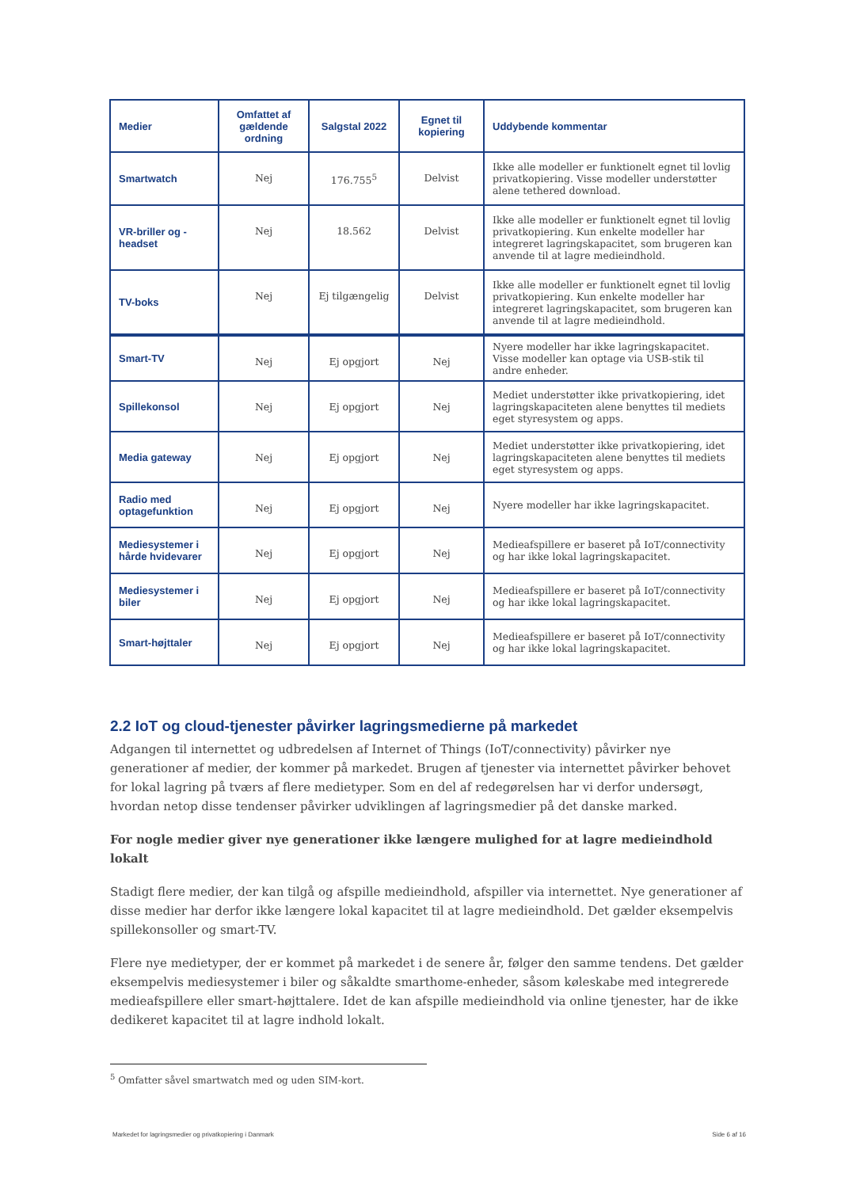| Medier | Omfattet af gældende ordning | Salgstal 2022 | Egnet til kopiering | Uddybende kommentar |
| --- | --- | --- | --- | --- |
| Smartwatch | Nej | 176.755<sup>5</sup> | Delvist | Ikke alle modeller er funktionelt egnet til lovlig privatkopiering. Visse modeller understøtter alene tethered download. |
| VR-briller og -headset | Nej | 18.562 | Delvist | Ikke alle modeller er funktionelt egnet til lovlig privatkopiering. Kun enkelte modeller har integreret lagringskapacitet, som brugeren kan anvende til at lagre medieindhold. |
| TV-boks | Nej | Ej tilgængelig | Delvist | Ikke alle modeller er funktionelt egnet til lovlig privatkopiering. Kun enkelte modeller har integreret lagringskapacitet, som brugeren kan anvende til at lagre medieindhold. |
| Smart-TV | Nej | Ej opgjort | Nej | Nyere modeller har ikke lagringskapacitet. Visse modeller kan optage via USB-stik til andre enheder. |
| Spillekonsol | Nej | Ej opgjort | Nej | Mediet understøtter ikke privatkopiering, idet lagringskapaciteten alene benyttes til mediets eget styresystem og apps. |
| Media gateway | Nej | Ej opgjort | Nej | Mediet understøtter ikke privatkopiering, idet lagringskapaciteten alene benyttes til mediets eget styresystem og apps. |
| Radio med optagefunktion | Nej | Ej opgjort | Nej | Nyere modeller har ikke lagringskapacitet. |
| Mediesystemer i hårde hvidevarer | Nej | Ej opgjort | Nej | Medieafspillere er baseret på IoT/connectivity og har ikke lokal lagringskapacitet. |
| Mediesystemer i biler | Nej | Ej opgjort | Nej | Medieafspillere er baseret på IoT/connectivity og har ikke lokal lagringskapacitet. |
| Smart-højttaler | Nej | Ej opgjort | Nej | Medieafspillere er baseret på IoT/connectivity og har ikke lokal lagringskapacitet. |
2.2 IoT og cloud-tjenester påvirker lagringsmedierne på markedet
Adgangen til internettet og udbredelsen af Internet of Things (IoT/connectivity) påvirker nye generationer af medier, der kommer på markedet. Brugen af tjenester via internettet påvirker behovet for lokal lagring på tværs af flere medietyper. Som en del af redegørelsen har vi derfor undersøgt, hvordan netop disse tendenser påvirker udviklingen af lagringsmedier på det danske marked.
For nogle medier giver nye generationer ikke længere mulighed for at lagre medieindhold lokalt
Stadigt flere medier, der kan tilgå og afspille medieindhold, afspiller via internettet. Nye generationer af disse medier har derfor ikke længere lokal kapacitet til at lagre medieindhold. Det gælder eksempelvis spillekonsoller og smart-TV.
Flere nye medietyper, der er kommet på markedet i de senere år, følger den samme tendens. Det gælder eksempelvis mediesystemer i biler og såkaldte smarthome-enheder, såsom køleskabe med integrerede medieafspillere eller smart-højttalere. Idet de kan afspille medieindhold via online tjenester, har de ikke dedikeret kapacitet til at lagre indhold lokalt.
<sup>5</sup> Omfatter såvel smartwatch med og uden SIM-kort.
Markedet for lagringsmedier og privatkopiering i Danmark Side 6 af 16